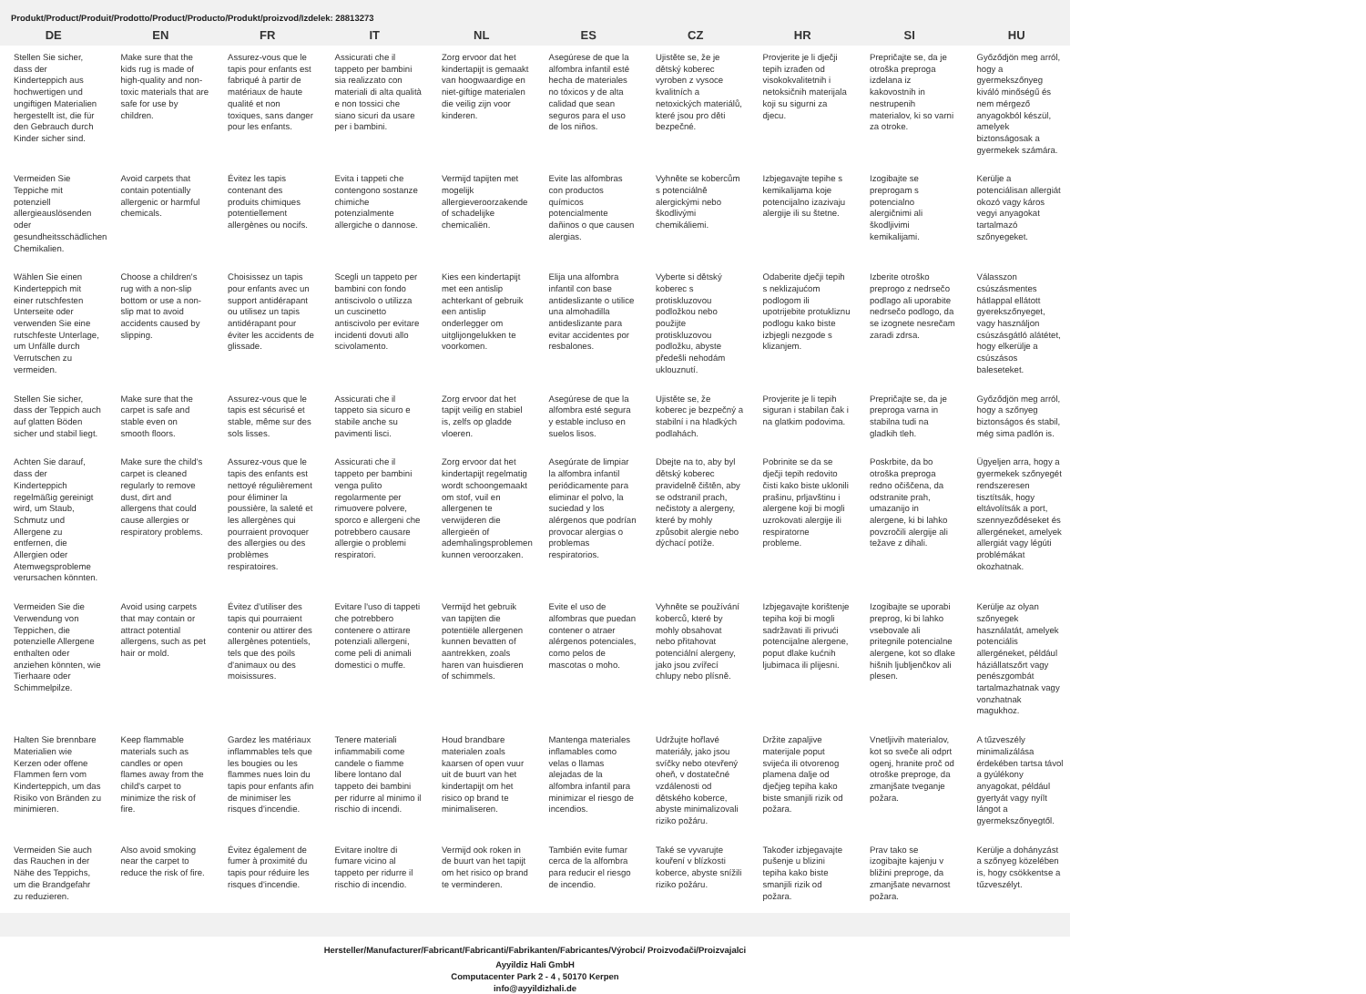Produkt/Product/Produit/Prodotto/Product/Producto/Produkt/proizvod/Izdelek: 28813273
| DE | EN | FR | IT | NL | ES | CZ | HR | SI | HU |
| --- | --- | --- | --- | --- | --- | --- | --- | --- | --- |
| Stellen Sie sicher, dass der Kinderteppich aus hochwertigen und ungiftigen Materialien hergestellt ist, die für den Gebrauch durch Kinder sicher sind. | Make sure that the kids rug is made of high-quality and non-toxic materials that are safe for use by children. | Assurez-vous que le tapis pour enfants est fabriqué à partir de matériaux de haute qualité et non toxiques, sans danger pour les enfants. | Assicurati che il tappeto per bambini sia realizzato con materiali di alta qualità e non tossici che siano sicuri da usare per i bambini. | Zorg ervoor dat het kindertapijt is gemaakt van hoogwaardige en niet-giftige materialen die veilig zijn voor kinderen. | Asegúrese de que la alfombra infantil esté hecha de materiales no tóxicos y de alta calidad que sean seguros para el uso de los niños. | Ujistěte se, že je dětský koberec vyroben z vysoce kvalitních a netoxických materiálů, které jsou pro děti bezpečné. | Provjerite je li dječji tepih izrađen od visokokvalitetnih i netoksičnih materijala koji su sigurni za djecu. | Prepričajte se, da je otroška preproga izdelana iz kakovostnih in nestrupenih materialov, ki so varni za otroke. | Győződjön meg arról, hogy a gyermekszőnyeg kiváló minőségű és nem mérgező anyagokból készül, amelyek biztonságosak a gyermekek számára. |
| Vermeiden Sie Teppiche mit potenziell allergieauslösenden oder gesundheitsschädlichen Chemikalien. | Avoid carpets that contain potentially allergenic or harmful chemicals. | Évitez les tapis contenant des produits chimiques potentiellement allergènes ou nocifs. | Evita i tappeti che contengono sostanze chimiche potenzialmente allergiche o dannose. | Vermijd tapijten met mogelijk allergieveroorzakende of schadelijke chemicaliën. | Evite las alfombras con productos químicos potencialmente dañinos o que causen alergias. | Vyhněte se kobercům s potenciálně alergickými nebo škodlivými chemikáliemi. | Izbjegavajte tepihe s kemikalijama koje potencijalno izazivaju alergije ili su štetne. | Izogibajte se preprogam s potencialno alergičnimi ali škodljivimi kemikalijami. | Kerülje a potenciálisan allergiát okozó vagy káros vegyi anyagokat tartalmazó szőnyegeket. |
| Wählen Sie einen Kinderteppich mit einer rutschfesten Unterseite oder verwenden Sie eine rutschfeste Unterlage, um Unfälle durch Verrutschen zu vermeiden. | Choose a children's rug with a non-slip bottom or use a non-slip mat to avoid accidents caused by slipping. | Choisissez un tapis pour enfants avec un support antidérapant ou utilisez un tapis antidérapant pour éviter les accidents de glissade. | Scegli un tappeto per bambini con fondo antiscivolo o utilizza un cuscinetto antiscivolo per evitare incidenti dovuti allo scivolamento. | Kies een kindertapijt met een antislip achterkant of gebruik een antislip onderlegger om uitglijongelukken te voorkomen. | Elija una alfombra infantil con base antideslizante o utilice una almohadilla antideslizante para evitar accidentes por resbalones. | Vyberte si dětský koberec s protiskluzovou podložkou nebo použijte protiskluzovou podložku, abyste předešli nehodám uklouznutí. | Odaberite dječji tepih s neklizajućom podlogom ili upotrijebite protukliznu podlogu kako biste izbjegli nezgode s klizanjem. | Izberite otroško preprogo z nedrsečo podlago ali uporabite nedrsečo podlogo, da se izognete nesrečam zaradi zdrsa. | Válasszon csúszásmentes hátlappal ellátott gyerekszőnyeget, vagy használjon csúszásgátló alátétet, hogy elkerülje a csúszásos baleseteket. |
| Stellen Sie sicher, dass der Teppich auch auf glatten Böden sicher und stabil liegt. | Make sure that the carpet is safe and stable even on smooth floors. | Assurez-vous que le tapis est sécurisé et stable, même sur des sols lisses. | Assicurati che il tappeto sia sicuro e stabile anche su pavimenti lisci. | Zorg ervoor dat het tapijt veilig en stabiel is, zelfs op gladde vloeren. | Asegúrese de que la alfombra esté segura y estable incluso en suelos lisos. | Ujistěte se, že koberec je bezpečný a stabilní i na hladkých podlahách. | Provjerite je li tepih siguran i stabilan čak i na glatkim podovima. | Prepričajte se, da je preproga varna in stabilna tudi na gladkih tleh. | Győződjön meg arról, hogy a szőnyeg biztonságos és stabil, még sima padlón is. |
| Achten Sie darauf, dass der Kinderteppich regelmäßig gereinigt wird, um Staub, Schmutz und Allergene zu entfernen, die Allergien oder Atemwegsprobleme verursachen könnten. | Make sure the child's carpet is cleaned regularly to remove dust, dirt and allergens that could cause allergies or respiratory problems. | Assurez-vous que le tapis des enfants est nettoyé régulièrement pour éliminer la poussière, la saleté et les allergènes qui pourraient provoquer des allergies ou des problèmes respiratoires. | Assicurati che il tappeto per bambini venga pulito regolarmente per rimuovere polvere, sporco e allergeni che potrebbero causare allergie o problemi respiratori. | Zorg ervoor dat het kindertapijt regelmatig wordt schoongemaakt om stof, vuil en allergenen te verwijderen die allergieën of ademhalingsproblemen kunnen veroorzaken. | Asegúrate de limpiar la alfombra infantil periódicamente para eliminar el polvo, la suciedad y los alérgenos que podrían provocar alergias o problemas respiratorios. | Dbejte na to, aby byl dětský koberec pravidelně čištěn, aby se odstranil prach, nečistoty a alergeny, které by mohly způsobit alergie nebo dýchací potíže. | Pobrinite se da se dječji tepih redovito čisti kako biste uklonili prašinu, prljavštinu i alergene koji bi mogli uzrokovati alergije ili respiratorne probleme. | Poskrbite, da bo otroška preproga redno očiščena, da odstranite prah, umazanijo in alergene, ki bi lahko povzročili alergije ali težave z dihali. | Ügyeljen arra, hogy a gyermekek szőnyegét rendszeresen tisztítsák, hogy eltávolítsák a port, szennyeződéseket és allergéneket, amelyek allergiát vagy légúti problémákat okozhatnak. |
| Vermeiden Sie die Verwendung von Teppichen, die potenzielle Allergene enthalten oder anziehen könnten, wie Tierhaare oder Schimmelpilze. | Avoid using carpets that may contain or attract potential allergens, such as pet hair or mold. | Évitez d'utiliser des tapis qui pourraient contenir ou attirer des allergènes potentiels, tels que des poils d'animaux ou des moisissures. | Evitare l'uso di tappeti che potrebbero contenere o attirare potenziali allergeni, come peli di animali domestici o muffe. | Vermijd het gebruik van tapijten die potentiële allergenen kunnen bevatten of aantrekken, zoals haren van huisdieren of schimmels. | Evite el uso de alfombras que puedan contener o atraer alérgenos potenciales, como pelos de mascotas o moho. | Vyhněte se používání koberců, které by mohly obsahovat nebo přitahovat potenciální alergeny, jako jsou zvířecí chlupy nebo plísně. | Izbjegavajte korištenje tepiha koji bi mogli sadržavati ili privući potencijalne alergene, poput dlake kućnih ljubimaca ili plijesni. | Izogibajte se uporabi preprog, ki bi lahko vsebovale ali pritegnile potencialne alergene, kot so dlake hišnih ljubljenčkov ali plesen. | Kerülje az olyan szőnyegek használatát, amelyek potenciális allergéneket, például háziállatszőrt vagy penészgombát tartalmazhatnak vagy vonzhatnak magukhoz. |
| Halten Sie brennbare Materialien wie Kerzen oder offene Flammen fern vom Kinderteppich, um das Risiko von Bränden zu minimieren. | Keep flammable materials such as candles or open flames away from the child's carpet to minimize the risk of fire. | Gardez les matériaux inflammables tels que les bougies ou les flammes nues loin du tapis pour enfants afin de minimiser les risques d'incendie. | Tenere materiali infiammabili come candele o fiamme libere lontano dal tappeto dei bambini per ridurre al minimo il rischio di incendi. | Houd brandbare materialen zoals kaarsen of open vuur uit de buurt van het kindertapijt om het risico op brand te minimaliseren. | Mantenga materiales inflamables como velas o llamas alejadas de la alfombra infantil para minimizar el riesgo de incendios. | Udržujte hořlavé materiály, jako jsou svíčky nebo otevřený oheň, v dostatečné vzdálenosti od dětského koberce, abyste minimalizovali riziko požáru. | Držite zapaljive materijale poput svijeća ili otvorenog plamena dalje od dječjeg tepiha kako biste smanjili rizik od požara. | Vnetljivih materialov, kot so sveče ali odprt ogenj, hranite proč od otroške preproge, da zmanjšate tveganje požara. | A tűzveszély minimalizálása érdekében tartsa távol a gyúlékony anyagokat, például gyertyát vagy nyílt lángot a gyermekszőnyegtől. |
| Vermeiden Sie auch das Rauchen in der Nähe des Teppichs, um die Brandgefahr zu reduzieren. | Also avoid smoking near the carpet to reduce the risk of fire. | Évitez également de fumer à proximité du tapis pour réduire les risques d'incendie. | Evitare inoltre di fumare vicino al tappeto per ridurre il rischio di incendio. | Vermijd ook roken in de buurt van het tapijt om het risico op brand te verminderen. | También evite fumar cerca de la alfombra para reducir el riesgo de incendio. | Také se vyvarujte kouření v blízkosti koberce, abyste snížili riziko požáru. | Također izbjegavajte pušenje u blizini tepiha kako biste smanjili rizik od požara. | Prav tako se izogibajte kajenju v bližini preproge, da zmanjšate nevarnost požara. | Kerülje a dohányzást a szőnyeg közelében is, hogy csökkentse a tűzveszélyt. |
Hersteller/Manufacturer/Fabricant/Fabricanti/Fabrikanten/Fabricantes/Výrobci/ Proizvođači/Proizvajalci
Ayyildiz Hali GmbH
Computacenter Park 2 - 4 , 50170 Kerpen
info@ayyildizhali.de